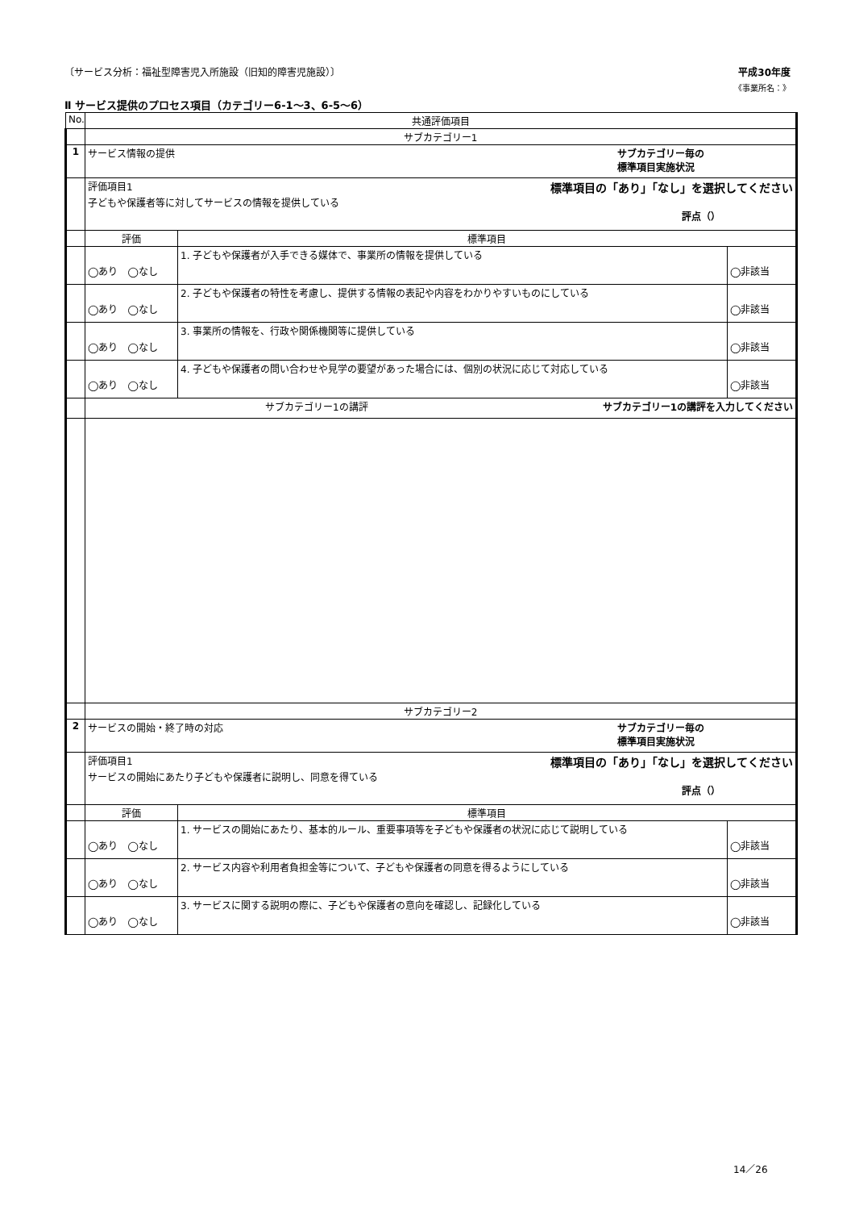〔サービス分析：福祉型障害児入所施設（旧知的障害児施設）〕 平成30年度
《事業所名：》
Ⅱ サービス提供のプロセス項目（カテゴリー6-1～3、6-5～6）
| No. | 共通評価項目 | | |
| --- | --- | --- | --- |
| | サブカテゴリー1 | | |
| 1 | サービス情報の提供 サブカテゴリー毎の 標準項目実施状況 | | |
| | 評価項目1 標準項目の「あり」「なし」を選択してください 子どもや保護者等に対してサービスの情報を提供している 評点（） | | |
| | 評価 | 標準項目 | |
| | ◯あり ◯なし | 1. 子どもや保護者が入手できる媒体で、事業所の情報を提供している | ◯非該当 |
| | ◯あり ◯なし | 2. 子どもや保護者の特性を考慮し、提供する情報の表記や内容をわかりやすいものにしている | ◯非該当 |
| | ◯あり ◯なし | 3. 事業所の情報を、行政や関係機関等に提供している | ◯非該当 |
| | ◯あり ◯なし | 4. 子どもや保護者の問い合わせや見学の要望があった場合には、個別の状況に応じて対応している | ◯非該当 |
| | サブカテゴリー1の講評 サブカテゴリー1の講評を入力してください | | |
| | サブカテゴリー2 | | |
| 2 | サービスの開始・終了時の対応 サブカテゴリー毎の 標準項目実施状況 | | |
| | 評価項目1 標準項目の「あり」「なし」を選択してください サービスの開始にあたり子どもや保護者に説明し、同意を得ている 評点（） | | |
| | 評価 | 標準項目 | |
| | ◯あり ◯なし | 1. サービスの開始にあたり、基本的ルール、重要事項等を子どもや保護者の状況に応じて説明している | ◯非該当 |
| | ◯あり ◯なし | 2. サービス内容や利用者負担金等について、子どもや保護者の同意を得るようにしている | ◯非該当 |
| | ◯あり ◯なし | 3. サービスに関する説明の際に、子どもや保護者の意向を確認し、記録化している | ◯非該当 |
14／26